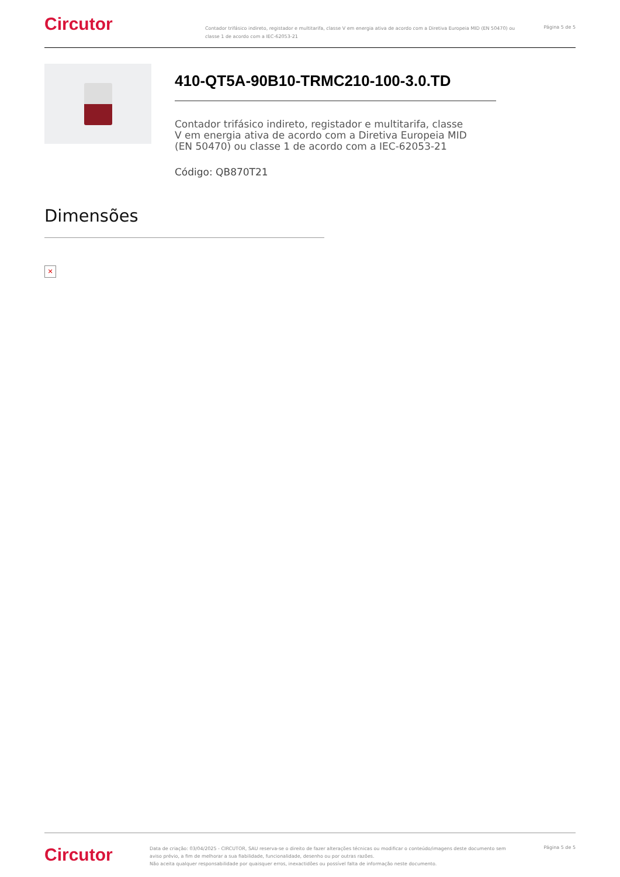Circutor
Contador trifásico indireto, registador e multitarifa, classe V em energia ativa de acordo com a Diretiva Europeia MID (EN 50470) ou classe 1 de acordo com a IEC-62053-21
Página 5 de 5
410-QT5A-90B10-TRMC210-100-3.0.TD
Contador trifásico indireto, registador e multitarifa, classe V em energia ativa de acordo com a Diretiva Europeia MID (EN 50470) ou classe 1 de acordo com a IEC-62053-21
Código: QB870T21
Dimensões
✕
Circutor
Data de criação: 03/04/2025 - CIRCUTOR, SAU reserva-se o direito de fazer alterações técnicas ou modificar o conteúdo/imagens deste documento sem aviso prévio, a fim de melhorar a sua fiabilidade, funcionalidade, desenho ou por outras razões.
Não aceita qualquer responsabilidade por quaisquer erros, inexactidões ou possível falta de informação neste documento.
Página 5 de 5